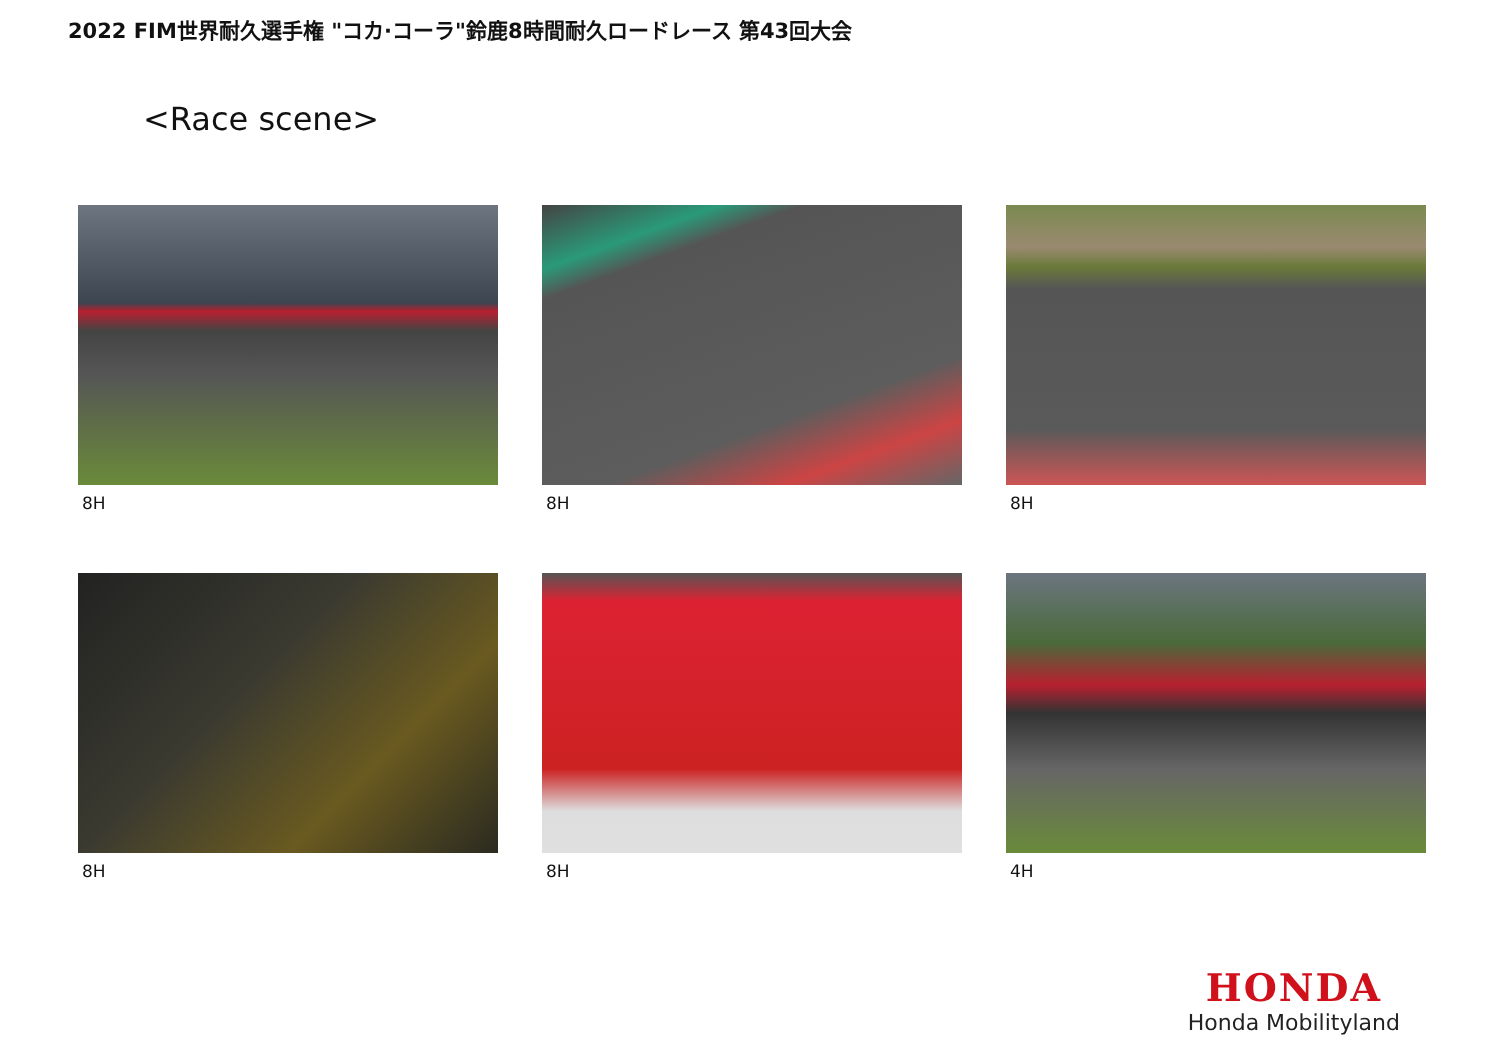2022 FIM世界耐久選手権 "コカ·コーラ"鈴鹿8時間耐久ロードレース 第43回大会
<Race scene>
8H
8H
8H
8H
8H
4H
HONDA
Honda Mobilityland